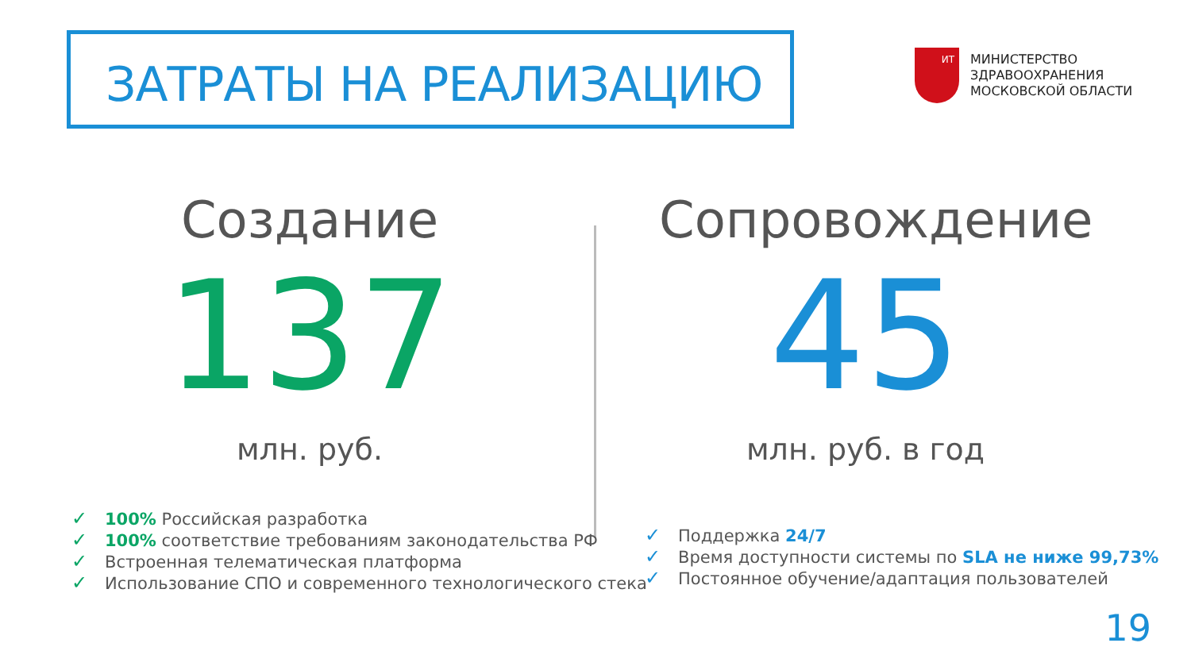ЗАТРАТЫ НА РЕАЛИЗАЦИЮ
ИТ
МИНИСТЕРСТВО
ЗДРАВООХРАНЕНИЯ
МОСКОВСКОЙ ОБЛАСТИ
Создание
137
млн. руб.
Сопровождение
45
млн. руб. в год
✓ 100% Российская разработка
✓ 100% соответствие требованиям законодательства РФ
✓ Встроенная телематическая платформа
✓ Использование СПО и современного технологического стека
✓ Поддержка 24/7
✓ Время доступности системы по SLA не ниже 99,73%
✓ Постоянное обучение/адаптация пользователей
19